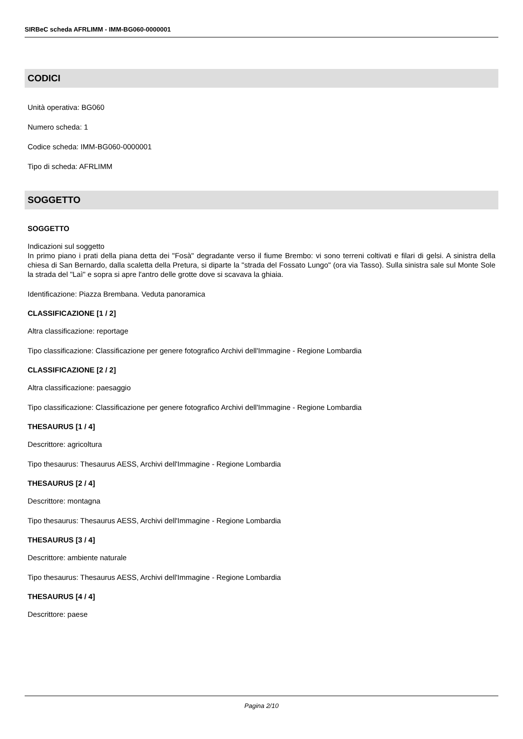SIRBeC scheda AFRLIMM - IMM-BG060-0000001
CODICI
Unità operativa: BG060
Numero scheda: 1
Codice scheda: IMM-BG060-0000001
Tipo di scheda: AFRLIMM
SOGGETTO
SOGGETTO
Indicazioni sul soggetto
In primo piano i prati della piana detta dei "Fosà" degradante verso il fiume Brembo: vi sono terreni coltivati e filari di gelsi. A sinistra della chiesa di San Bernardo, dalla scaletta della Pretura, si diparte la "strada del Fossato Lungo" (ora via Tasso). Sulla sinistra sale sul Monte Sole la strada del "Laì" e sopra si apre l'antro delle grotte dove si scavava la ghiaia.
Identificazione: Piazza Brembana. Veduta panoramica
CLASSIFICAZIONE [1 / 2]
Altra classificazione: reportage
Tipo classificazione: Classificazione per genere fotografico Archivi dell'Immagine - Regione Lombardia
CLASSIFICAZIONE [2 / 2]
Altra classificazione: paesaggio
Tipo classificazione: Classificazione per genere fotografico Archivi dell'Immagine - Regione Lombardia
THESAURUS [1 / 4]
Descrittore: agricoltura
Tipo thesaurus: Thesaurus AESS, Archivi dell'Immagine - Regione Lombardia
THESAURUS [2 / 4]
Descrittore: montagna
Tipo thesaurus: Thesaurus AESS, Archivi dell'Immagine - Regione Lombardia
THESAURUS [3 / 4]
Descrittore: ambiente naturale
Tipo thesaurus: Thesaurus AESS, Archivi dell'Immagine - Regione Lombardia
THESAURUS [4 / 4]
Descrittore: paese
Pagina 2/10